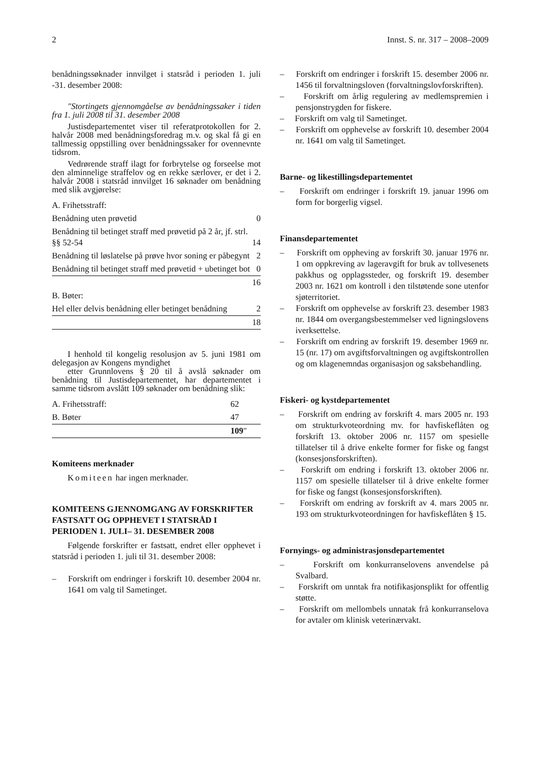2 Innst. S. nr. 317 – 2008–2009
benådningssøknader innvilget i statsråd i perioden 1. juli -31. desember 2008:
"Stortingets gjennomgåelse av benådningssaker i tiden fra 1. juli 2008 til 31. desember 2008
Justisdepartementet viser til referatprotokollen for 2. halvår 2008 med benådningsforedrag m.v. og skal få gi en tallmessig oppstilling over benådningssaker for ovennevnte tidsrom.
Vedrørende straff ilagt for forbrytelse og forseelse mot den alminnelige straffelov og en rekke særlover, er det i 2. halvår 2008 i statsråd innvilget 16 søknader om benådning med slik avgjørelse:
| A. Frihetsstraff: | |
| Benådning uten prøvetid | 0 |
| Benådning til betinget straff med prøvetid på 2 år, jf. strl. §§ 52-54 | 14 |
| Benådning til løslatelse på prøve hvor soning er påbegynt | 2 |
| Benådning til betinget straff med prøvetid + ubetinget bot | 0 |
| | 16 |
| B. Bøter: | |
| Hel eller delvis benådning eller betinget benådning | 2 |
| | 18 |
I henhold til kongelig resolusjon av 5. juni 1981 om delegasjon av Kongens myndighet
etter Grunnlovens § 20 til å avslå søknader om benådning til Justisdepartementet, har departementet i samme tidsrom avslått 109 søknader om benådning slik:
| A. Frihetsstraff: | 62 |
| B. Bøter | 47 |
| | 109 " |
Komiteens merknader
Komiteen har ingen merknader.
KOMITEENS GJENNOMGANG AV FORSKRIFTER FASTSATT OG OPPHEVET I STATSRÅD I PERIODEN 1. JULI– 31. DESEMBER 2008
Følgende forskrifter er fastsatt, endret eller opphevet i statsråd i perioden 1. juli til 31. desember 2008:
– Forskrift om endringer i forskrift 10. desember 2004 nr. 1641 om valg til Sametinget.
– Forskrift om endringer i forskrift 15. desember 2006 nr. 1456 til forvaltningsloven (forvaltningslovforskriften).
– Forskrift om årlig regulering av medlemspremien i pensjonstrygden for fiskere.
– Forskrift om valg til Sametinget.
– Forskrift om opphevelse av forskrift 10. desember 2004 nr. 1641 om valg til Sametinget.
Barne- og likestillingsdepartementet
– Forskrift om endringer i forskrift 19. januar 1996 om form for borgerlig vigsel.
Finansdepartementet
– Forskrift om oppheving av forskrift 30. januar 1976 nr. 1 om oppkreving av lageravgift for bruk av tollvesenets pakkhus og opplagssteder, og forskrift 19. desember 2003 nr. 1621 om kontroll i den tilstøtende sone utenfor sjøterritoriet.
– Forskrift om opphevelse av forskrift 23. desember 1983 nr. 1844 om overgangsbestemmelser ved ligningslovens iverksettelse.
– Forskrift om endring av forskrift 19. desember 1969 nr. 15 (nr. 17) om avgiftsforvaltningen og avgiftskontrollen og om klagenemndas organisasjon og saksbehandling.
Fiskeri- og kystdepartementet
– Forskrift om endring av forskrift 4. mars 2005 nr. 193 om strukturkvoteordning mv. for havfiskeflåten og forskrift 13. oktober 2006 nr. 1157 om spesielle tillatelser til å drive enkelte former for fiske og fangst (konsesjonsforskriften).
– Forskrift om endring i forskrift 13. oktober 2006 nr. 1157 om spesielle tillatelser til å drive enkelte former for fiske og fangst (konsesjonsforskriften).
– Forskrift om endring av forskrift av 4. mars 2005 nr. 193 om strukturkvoteordningen for havfiskeflåten § 15.
Fornyings- og administrasjonsdepartementet
– Forskrift om konkurranselovens anvendelse på Svalbard.
– Forskrift om unntak fra notifikasjonsplikt for offentlig støtte.
– Forskrift om mellombels unnatak frå konkurranselova for avtaler om klinisk veterinærvakt.